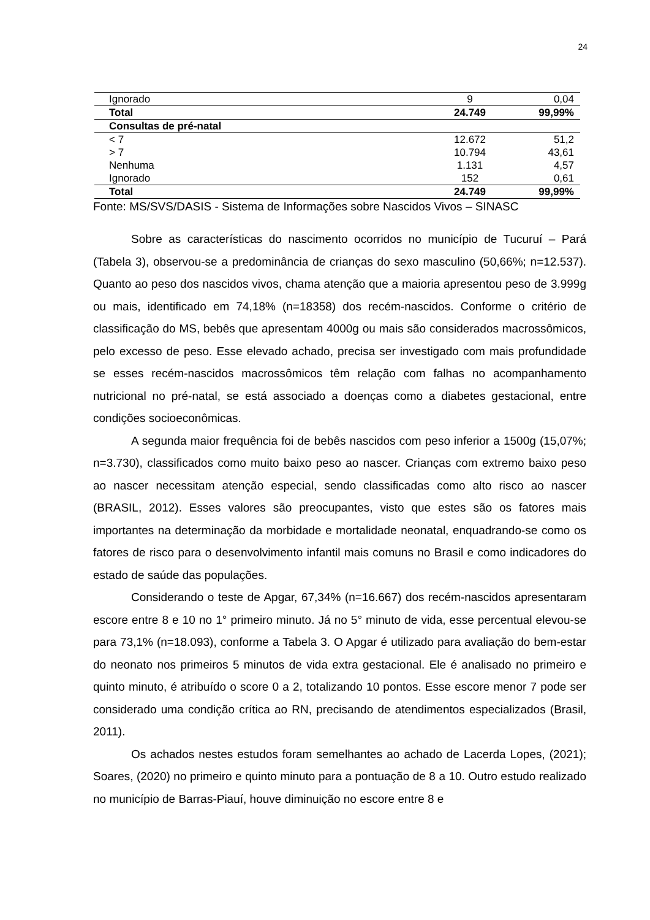24
| Ignorado | 9 | 0,04 |
| Total | 24.749 | 99,99% |
| Consultas de pré-natal | | |
| < 7 | 12.672 | 51,2 |
| > 7 | 10.794 | 43,61 |
| Nenhuma | 1.131 | 4,57 |
| Ignorado | 152 | 0,61 |
| Total | 24.749 | 99,99% |
Fonte: MS/SVS/DASIS - Sistema de Informações sobre Nascidos Vivos – SINASC
Sobre as características do nascimento ocorridos no município de Tucuruí – Pará (Tabela 3), observou-se a predominância de crianças do sexo masculino (50,66%; n=12.537). Quanto ao peso dos nascidos vivos, chama atenção que a maioria apresentou peso de 3.999g ou mais, identificado em 74,18% (n=18358) dos recém-nascidos. Conforme o critério de classificação do MS, bebês que apresentam 4000g ou mais são considerados macrossômicos, pelo excesso de peso. Esse elevado achado, precisa ser investigado com mais profundidade se esses recém-nascidos macrossômicos têm relação com falhas no acompanhamento nutricional no pré-natal, se está associado a doenças como a diabetes gestacional, entre condições socioeconômicas.
A segunda maior frequência foi de bebês nascidos com peso inferior a 1500g (15,07%; n=3.730), classificados como muito baixo peso ao nascer. Crianças com extremo baixo peso ao nascer necessitam atenção especial, sendo classificadas como alto risco ao nascer (BRASIL, 2012). Esses valores são preocupantes, visto que estes são os fatores mais importantes na determinação da morbidade e mortalidade neonatal, enquadrando-se como os fatores de risco para o desenvolvimento infantil mais comuns no Brasil e como indicadores do estado de saúde das populações.
Considerando o teste de Apgar, 67,34% (n=16.667) dos recém-nascidos apresentaram escore entre 8 e 10 no 1° primeiro minuto. Já no 5° minuto de vida, esse percentual elevou-se para 73,1% (n=18.093), conforme a Tabela 3. O Apgar é utilizado para avaliação do bem-estar do neonato nos primeiros 5 minutos de vida extra gestacional. Ele é analisado no primeiro e quinto minuto, é atribuído o score 0 a 2, totalizando 10 pontos. Esse escore menor 7 pode ser considerado uma condição crítica ao RN, precisando de atendimentos especializados (Brasil, 2011).
Os achados nestes estudos foram semelhantes ao achado de Lacerda Lopes, (2021); Soares, (2020) no primeiro e quinto minuto para a pontuação de 8 a 10. Outro estudo realizado no município de Barras-Piauí, houve diminuição no escore entre 8 e